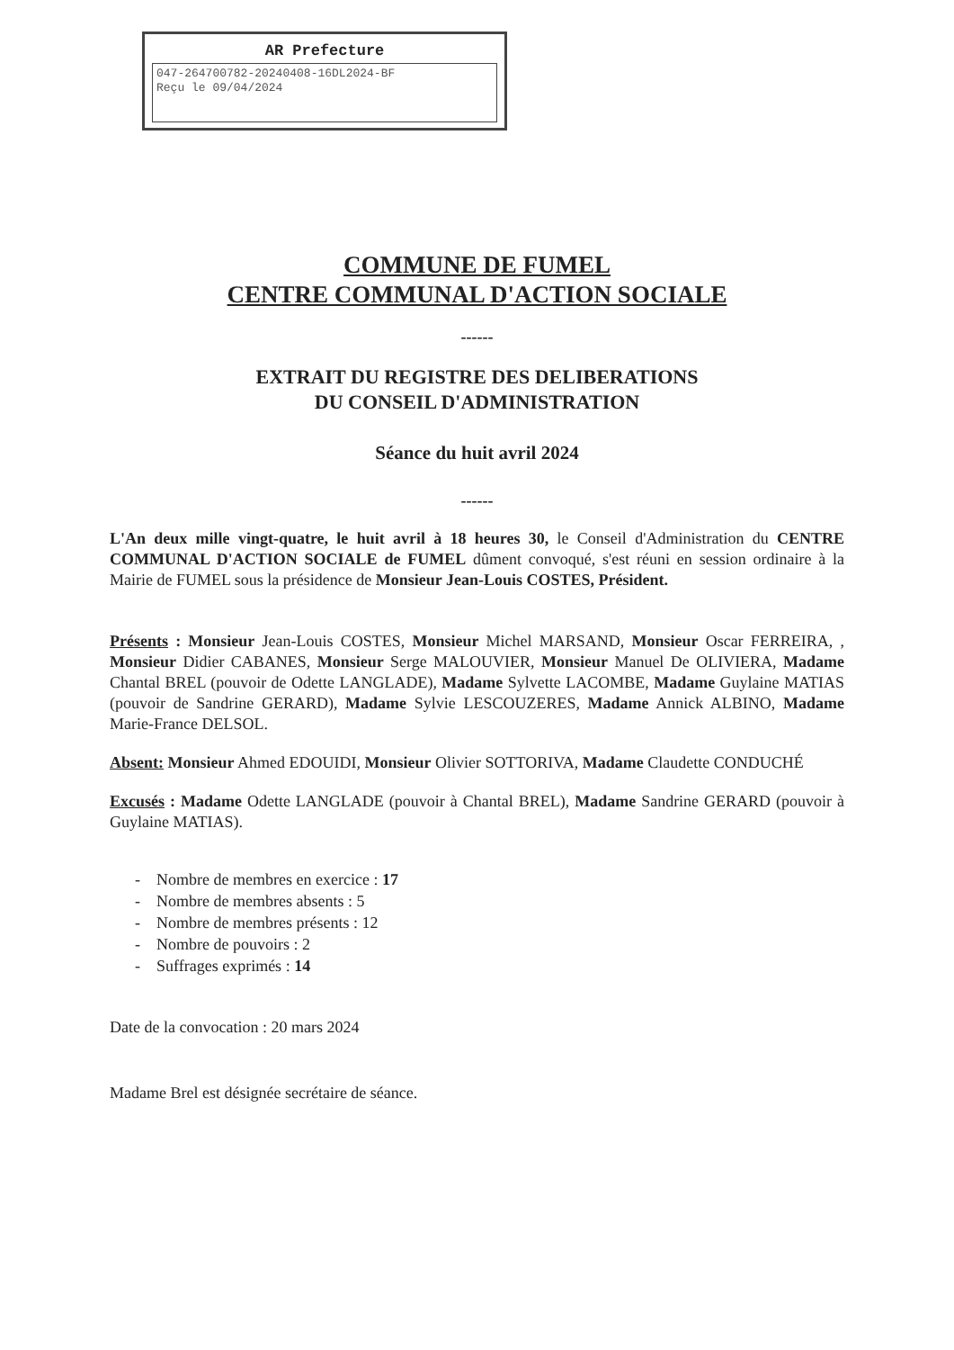AR Prefecture
047-264700782-20240408-16DL2024-BF
Reçu le 09/04/2024
COMMUNE DE FUMEL
CENTRE COMMUNAL D'ACTION SOCIALE
------
EXTRAIT DU REGISTRE DES DELIBERATIONS
DU CONSEIL D'ADMINISTRATION
Séance du huit avril 2024
------
L'An deux mille vingt-quatre, le huit avril à 18 heures 30, le Conseil d'Administration du CENTRE COMMUNAL D'ACTION SOCIALE de FUMEL dûment convoqué, s'est réuni en session ordinaire à la Mairie de FUMEL sous la présidence de Monsieur Jean-Louis COSTES, Président.
Présents : Monsieur Jean-Louis COSTES, Monsieur Michel MARSAND, Monsieur Oscar FERREIRA, , Monsieur Didier CABANES, Monsieur Serge MALOUVIER, Monsieur Manuel De OLIVIERA, Madame Chantal BREL (pouvoir de Odette LANGLADE), Madame Sylvette LACOMBE, Madame Guylaine MATIAS (pouvoir de Sandrine GERARD), Madame Sylvie LESCOUZERES, Madame Annick ALBINO, Madame Marie-France DELSOL.
Absent: Monsieur Ahmed EDOUIDI, Monsieur Olivier SOTTORIVA, Madame Claudette CONDUCHÉ
Excusés : Madame Odette LANGLADE (pouvoir à Chantal BREL), Madame Sandrine GERARD (pouvoir à Guylaine MATIAS).
- Nombre de membres en exercice : 17
- Nombre de membres absents : 5
- Nombre de membres présents : 12
- Nombre de pouvoirs : 2
- Suffrages exprimés : 14
Date de la convocation : 20 mars 2024
Madame Brel est désignée secrétaire de séance.